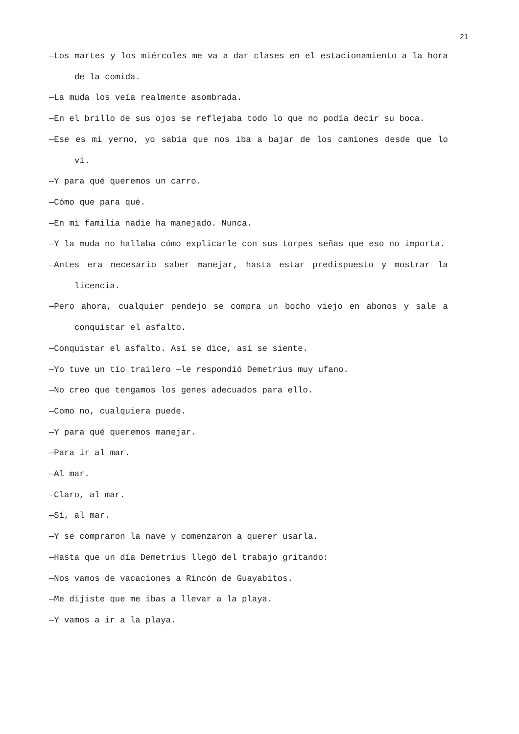21
—Los martes y los miércoles me va a dar clases en el estacionamiento a la hora de la comida.
—La muda los veía realmente asombrada.
—En el brillo de sus ojos se reflejaba todo lo que no podía decir su boca.
—Ese es mi yerno, yo sabía que nos iba a bajar de los camiones desde que lo vi.
—Y para qué queremos un carro.
—Cómo que para qué.
—En mi familia nadie ha manejado. Nunca.
—Y la muda no hallaba cómo explicarle con sus torpes señas que eso no importa.
—Antes era necesario saber manejar, hasta estar predispuesto y mostrar la licencia.
—Pero ahora, cualquier pendejo se compra un bocho viejo en abonos y sale a conquistar el asfalto.
—Conquistar el asfalto. Así se dice, así se siente.
—Yo tuve un tío trailero —le respondió Demetrius muy ufano.
—No creo que tengamos los genes adecuados para ello.
—Como no, cualquiera puede.
—Y para qué queremos manejar.
—Para ir al mar.
—Al mar.
—Claro, al mar.
—Sí, al mar.
—Y se compraron la nave y comenzaron a querer usarla.
—Hasta que un día Demetrius llegó del trabajo gritando:
—Nos vamos de vacaciones a Rincón de Guayabitos.
—Me dijiste que me ibas a llevar a la playa.
—Y vamos a ir a la playa.